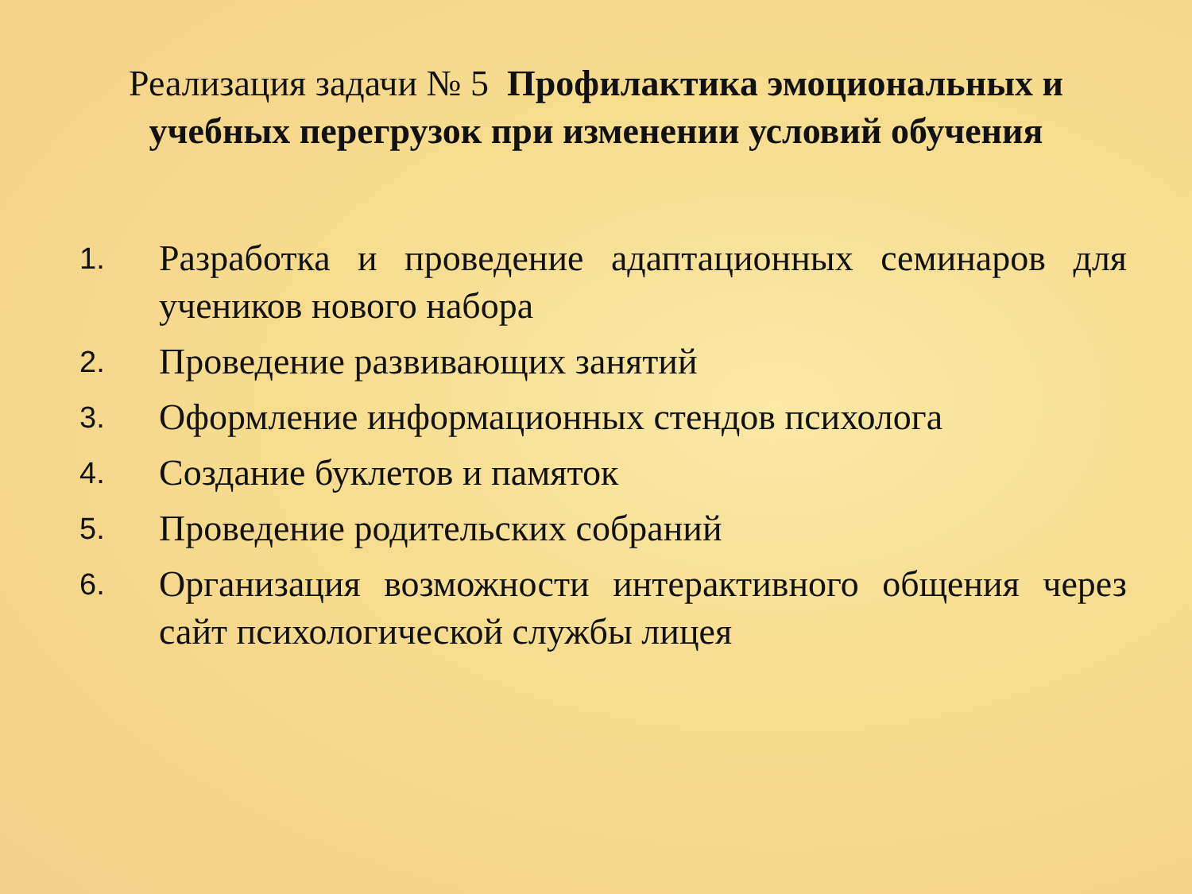Реализация задачи № 5 Профилактика эмоциональных и учебных перегрузок при изменении условий обучения
1. Разработка и проведение адаптационных семинаров для учеников нового набора
2. Проведение развивающих занятий
3. Оформление информационных стендов психолога
4. Создание буклетов и памяток
5. Проведение родительских собраний
6. Организация возможности интерактивного общения через сайт психологической службы лицея